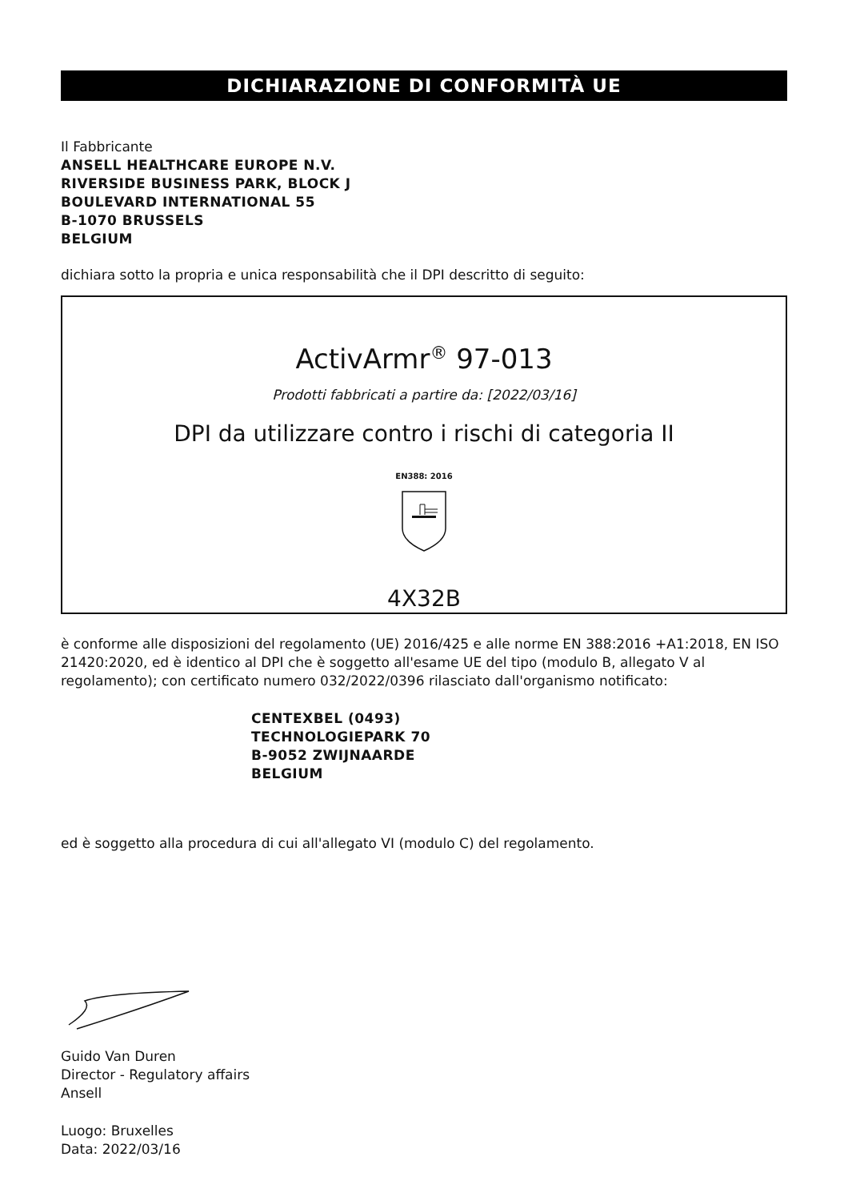DICHIARAZIONE DI CONFORMITÀ UE
Il Fabbricante
ANSELL HEALTHCARE EUROPE N.V.
RIVERSIDE BUSINESS PARK, BLOCK J
BOULEVARD INTERNATIONAL 55
B-1070 BRUSSELS
BELGIUM
dichiara sotto la propria e unica responsabilità che il DPI descritto di seguito:
ActivArmr<sup>®</sup> 97-013
Prodotti fabbricati a partire da: [2022/03/16]
DPI da utilizzare contro i rischi di categoria II
EN388: 2016
4X32B
è conforme alle disposizioni del regolamento (UE) 2016/425 e alle norme EN 388:2016 +A1:2018, EN ISO 21420:2020, ed è identico al DPI che è soggetto all'esame UE del tipo (modulo B, allegato V al regolamento); con certificato numero 032/2022/0396 rilasciato dall'organismo notificato:
CENTEXBEL (0493)
TECHNOLOGIEPARK 70
B-9052 ZWIJNAARDE
BELGIUM
ed è soggetto alla procedura di cui all'allegato VI (modulo C) del regolamento.
Guido Van Duren
Director - Regulatory affairs
Ansell
Luogo: Bruxelles
Data: 2022/03/16